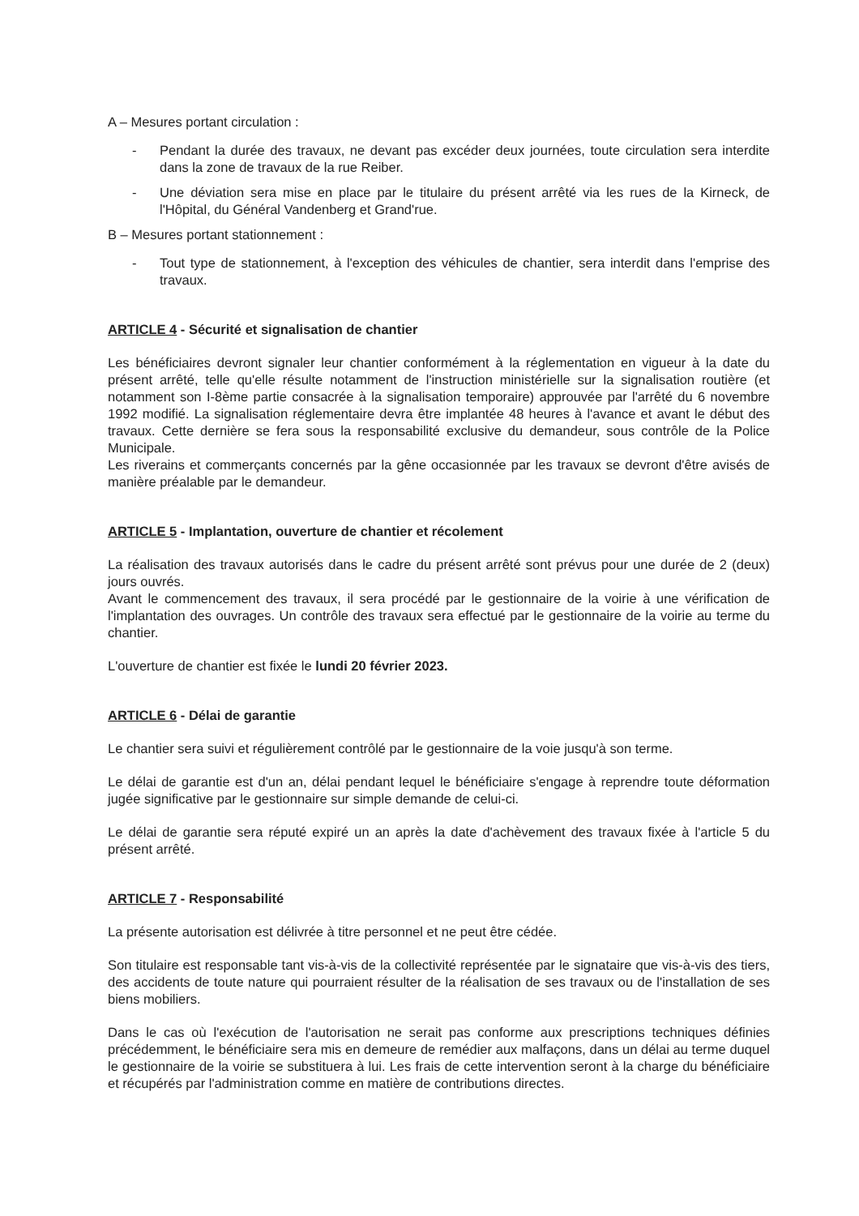A – Mesures portant circulation :
- Pendant la durée des travaux, ne devant pas excéder deux journées, toute circulation sera interdite dans la zone de travaux de la rue Reiber.
- Une déviation sera mise en place par le titulaire du présent arrêté via les rues de la Kirneck, de l'Hôpital, du Général Vandenberg et Grand'rue.
B – Mesures portant stationnement :
- Tout type de stationnement, à l'exception des véhicules de chantier, sera interdit dans l'emprise des travaux.
ARTICLE 4 - Sécurité et signalisation de chantier
Les bénéficiaires devront signaler leur chantier conformément à la réglementation en vigueur à la date du présent arrêté, telle qu'elle résulte notamment de l'instruction ministérielle sur la signalisation routière (et notamment son I-8ème partie consacrée à la signalisation temporaire) approuvée par l'arrêté du 6 novembre 1992 modifié. La signalisation réglementaire devra être implantée 48 heures à l'avance et avant le début des travaux. Cette dernière se fera sous la responsabilité exclusive du demandeur, sous contrôle de la Police Municipale.
Les riverains et commerçants concernés par la gêne occasionnée par les travaux se devront d'être avisés de manière préalable par le demandeur.
ARTICLE 5 - Implantation, ouverture de chantier et récolement
La réalisation des travaux autorisés dans le cadre du présent arrêté sont prévus pour une durée de 2 (deux) jours ouvrés.
Avant le commencement des travaux, il sera procédé par le gestionnaire de la voirie à une vérification de l'implantation des ouvrages. Un contrôle des travaux sera effectué par le gestionnaire de la voirie au terme du chantier.
L'ouverture de chantier est fixée le lundi 20 février 2023.
ARTICLE 6 - Délai de garantie
Le chantier sera suivi et régulièrement contrôlé par le gestionnaire de la voie jusqu'à son terme.
Le délai de garantie est d'un an, délai pendant lequel le bénéficiaire s'engage à reprendre toute déformation jugée significative par le gestionnaire sur simple demande de celui-ci.
Le délai de garantie sera réputé expiré un an après la date d'achèvement des travaux fixée à l'article 5 du présent arrêté.
ARTICLE 7 - Responsabilité
La présente autorisation est délivrée à titre personnel et ne peut être cédée.
Son titulaire est responsable tant vis-à-vis de la collectivité représentée par le signataire que vis-à-vis des tiers, des accidents de toute nature qui pourraient résulter de la réalisation de ses travaux ou de l'installation de ses biens mobiliers.
Dans le cas où l'exécution de l'autorisation ne serait pas conforme aux prescriptions techniques définies précédemment, le bénéficiaire sera mis en demeure de remédier aux malfaçons, dans un délai au terme duquel le gestionnaire de la voirie se substituera à lui. Les frais de cette intervention seront à la charge du bénéficiaire et récupérés par l'administration comme en matière de contributions directes.